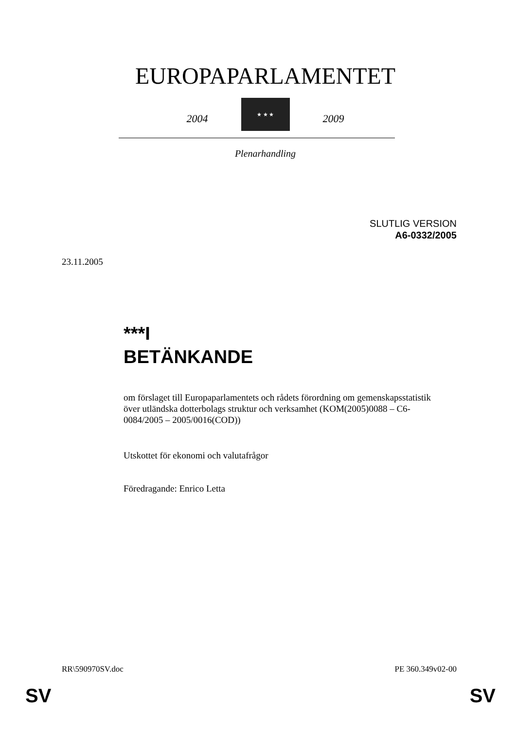EUROPAPARLAMENTET
2004
★ ★ ★
2009
Plenarhandling
SLUTLIG VERSION
A6-0332/2005
23.11.2005
***I
BETÄNKANDE
om förslaget till Europaparlamentets och rådets förordning om gemenskapsstatistik över utländska dotterbolags struktur och verksamhet (KOM(2005)0088 – C6-0084/2005 – 2005/0016(COD))
Utskottet för ekonomi och valutafrågor
Föredragande: Enrico Letta
RR\590970SV.doc PE 360.349v02-00
SV SV